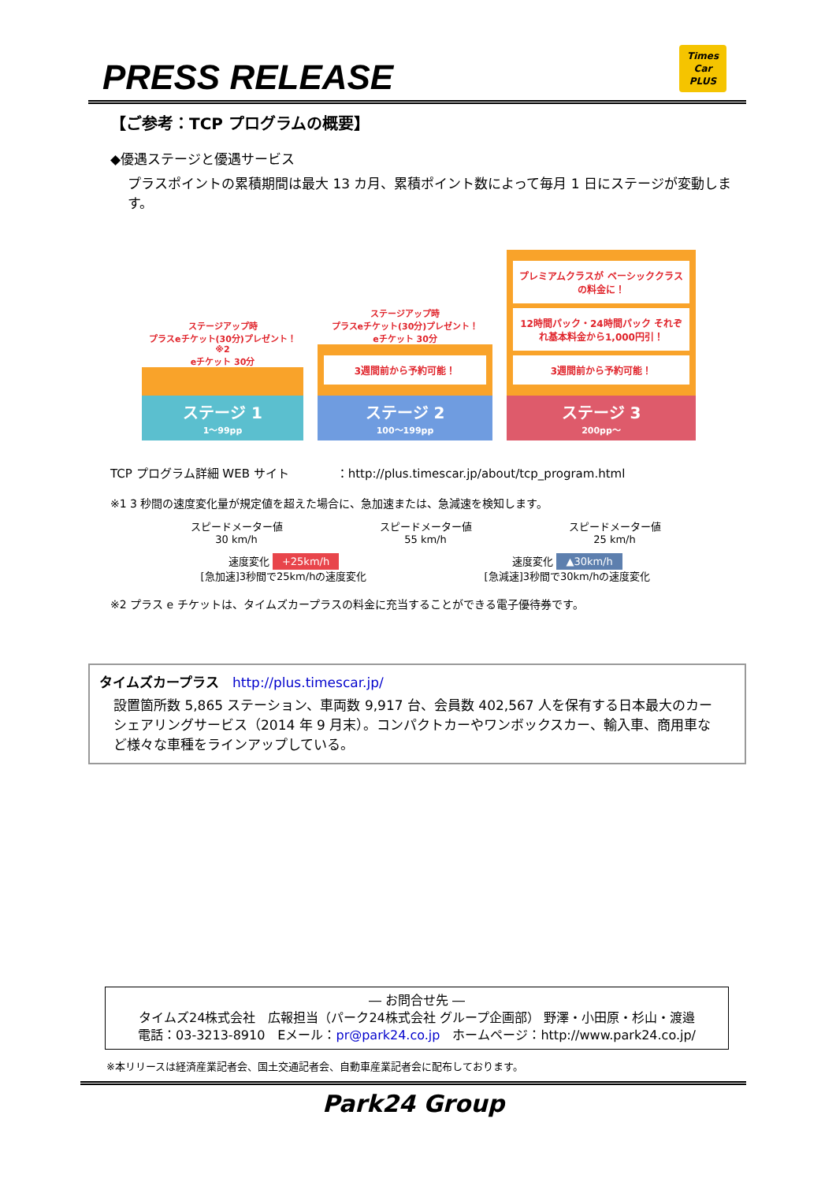PRESS RELEASE
Times
Car
PLUS
【ご参考：TCP プログラムの概要】
◆優遇ステージと優遇サービス
プラスポイントの累積期間は最大 13 カ月、累積ポイント数によって毎月 1 日にステージが変動します。
ステージアップ時
プラスeチケット(30分)プレゼント！ ※2
eチケット 30分
ステージ 1
1～99pp
ステージアップ時
プラスeチケット(30分)プレゼント！
eチケット 30分
3週間前から予約可能！
ステージ 2
100～199pp
プレミアムクラスが ベーシッククラスの料金に！
12時間パック・24時間パック それぞれ基本料金から1,000円引！
3週間前から予約可能！
ステージ 3
200pp～
TCP プログラム詳細 WEB サイト　　　　：http://plus.timescar.jp/about/tcp_program.html
※1 3 秒間の速度変化量が規定値を超えた場合に、急加速または、急減速を検知します。
スピードメーター値
30 km/h
スピードメーター値
55 km/h
スピードメーター値
25 km/h
速度変化 +25km/h
[急加速]3秒間で25km/hの速度変化
速度変化 ▲30km/h
[急減速]3秒間で30km/hの速度変化
※2 プラス e チケットは、タイムズカープラスの料金に充当することができる電子優待券です。
タイムズカープラス　http://plus.timescar.jp/
設置箇所数 5,865 ステーション、車両数 9,917 台、会員数 402,567 人を保有する日本最大のカーシェアリングサービス（2014 年 9 月末）。コンパクトカーやワンボックスカー、輸入車、商用車など様々な車種をラインアップしている。
― お問合せ先 ―
タイムズ24株式会社　広報担当（パーク24株式会社 グループ企画部） 野澤・小田原・杉山・渡邉
電話：03-3213-8910　Eメール：pr@park24.co.jp　ホームページ：http://www.park24.co.jp/
※本リリースは経済産業記者会、国土交通記者会、自動車産業記者会に配布しております。
Park24 Group